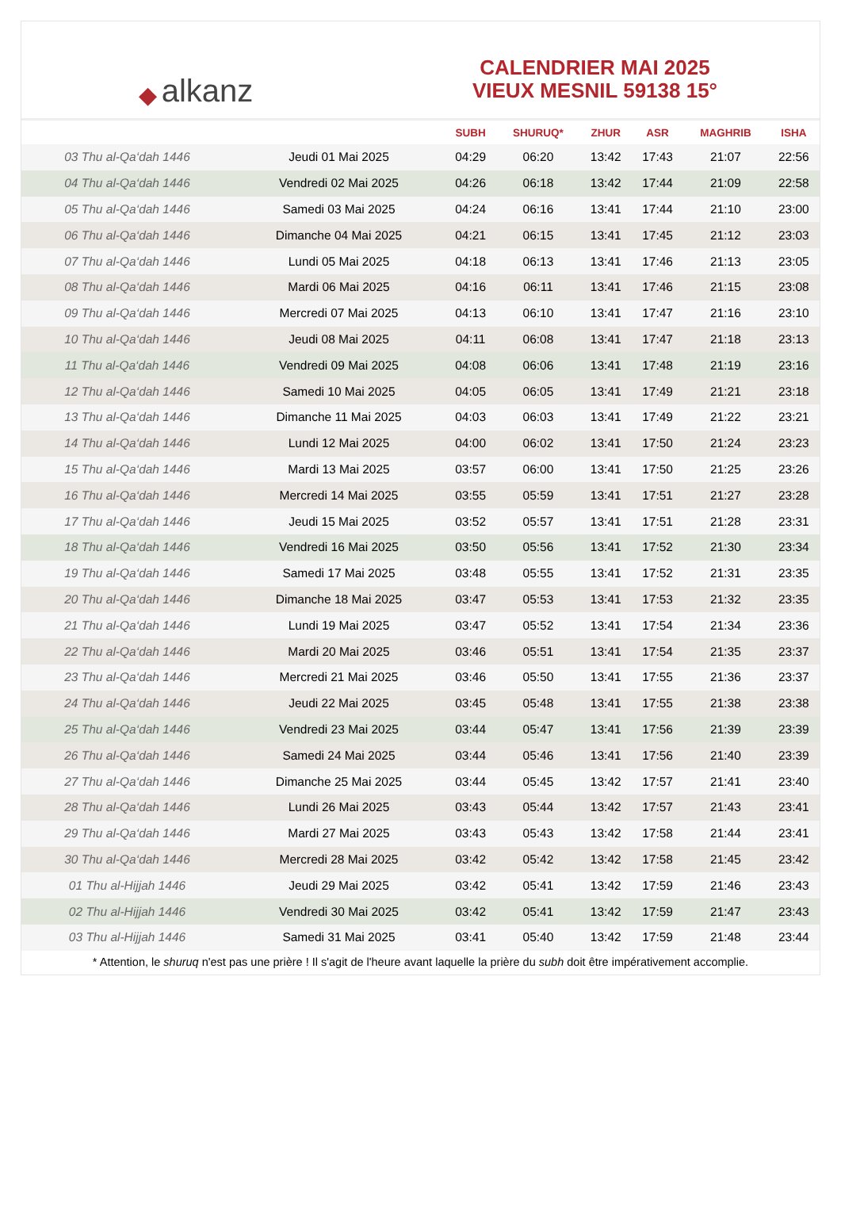◆ alkanz
CALENDRIER MAI 2025
VIEUX MESNIL 59138 15°
| | | SUBH | SHURUQ* | ZHUR | ASR | MAGHRIB | ISHA |
| --- | --- | --- | --- | --- | --- | --- | --- |
| 03 Thu al-Qa‘dah 1446 | Jeudi 01 Mai 2025 | 04:29 | 06:20 | 13:42 | 17:43 | 21:07 | 22:56 |
| 04 Thu al-Qa‘dah 1446 | Vendredi 02 Mai 2025 | 04:26 | 06:18 | 13:42 | 17:44 | 21:09 | 22:58 |
| 05 Thu al-Qa‘dah 1446 | Samedi 03 Mai 2025 | 04:24 | 06:16 | 13:41 | 17:44 | 21:10 | 23:00 |
| 06 Thu al-Qa‘dah 1446 | Dimanche 04 Mai 2025 | 04:21 | 06:15 | 13:41 | 17:45 | 21:12 | 23:03 |
| 07 Thu al-Qa‘dah 1446 | Lundi 05 Mai 2025 | 04:18 | 06:13 | 13:41 | 17:46 | 21:13 | 23:05 |
| 08 Thu al-Qa‘dah 1446 | Mardi 06 Mai 2025 | 04:16 | 06:11 | 13:41 | 17:46 | 21:15 | 23:08 |
| 09 Thu al-Qa‘dah 1446 | Mercredi 07 Mai 2025 | 04:13 | 06:10 | 13:41 | 17:47 | 21:16 | 23:10 |
| 10 Thu al-Qa‘dah 1446 | Jeudi 08 Mai 2025 | 04:11 | 06:08 | 13:41 | 17:47 | 21:18 | 23:13 |
| 11 Thu al-Qa‘dah 1446 | Vendredi 09 Mai 2025 | 04:08 | 06:06 | 13:41 | 17:48 | 21:19 | 23:16 |
| 12 Thu al-Qa‘dah 1446 | Samedi 10 Mai 2025 | 04:05 | 06:05 | 13:41 | 17:49 | 21:21 | 23:18 |
| 13 Thu al-Qa‘dah 1446 | Dimanche 11 Mai 2025 | 04:03 | 06:03 | 13:41 | 17:49 | 21:22 | 23:21 |
| 14 Thu al-Qa‘dah 1446 | Lundi 12 Mai 2025 | 04:00 | 06:02 | 13:41 | 17:50 | 21:24 | 23:23 |
| 15 Thu al-Qa‘dah 1446 | Mardi 13 Mai 2025 | 03:57 | 06:00 | 13:41 | 17:50 | 21:25 | 23:26 |
| 16 Thu al-Qa‘dah 1446 | Mercredi 14 Mai 2025 | 03:55 | 05:59 | 13:41 | 17:51 | 21:27 | 23:28 |
| 17 Thu al-Qa‘dah 1446 | Jeudi 15 Mai 2025 | 03:52 | 05:57 | 13:41 | 17:51 | 21:28 | 23:31 |
| 18 Thu al-Qa‘dah 1446 | Vendredi 16 Mai 2025 | 03:50 | 05:56 | 13:41 | 17:52 | 21:30 | 23:34 |
| 19 Thu al-Qa‘dah 1446 | Samedi 17 Mai 2025 | 03:48 | 05:55 | 13:41 | 17:52 | 21:31 | 23:35 |
| 20 Thu al-Qa‘dah 1446 | Dimanche 18 Mai 2025 | 03:47 | 05:53 | 13:41 | 17:53 | 21:32 | 23:35 |
| 21 Thu al-Qa‘dah 1446 | Lundi 19 Mai 2025 | 03:47 | 05:52 | 13:41 | 17:54 | 21:34 | 23:36 |
| 22 Thu al-Qa‘dah 1446 | Mardi 20 Mai 2025 | 03:46 | 05:51 | 13:41 | 17:54 | 21:35 | 23:37 |
| 23 Thu al-Qa‘dah 1446 | Mercredi 21 Mai 2025 | 03:46 | 05:50 | 13:41 | 17:55 | 21:36 | 23:37 |
| 24 Thu al-Qa‘dah 1446 | Jeudi 22 Mai 2025 | 03:45 | 05:48 | 13:41 | 17:55 | 21:38 | 23:38 |
| 25 Thu al-Qa‘dah 1446 | Vendredi 23 Mai 2025 | 03:44 | 05:47 | 13:41 | 17:56 | 21:39 | 23:39 |
| 26 Thu al-Qa‘dah 1446 | Samedi 24 Mai 2025 | 03:44 | 05:46 | 13:41 | 17:56 | 21:40 | 23:39 |
| 27 Thu al-Qa‘dah 1446 | Dimanche 25 Mai 2025 | 03:44 | 05:45 | 13:42 | 17:57 | 21:41 | 23:40 |
| 28 Thu al-Qa‘dah 1446 | Lundi 26 Mai 2025 | 03:43 | 05:44 | 13:42 | 17:57 | 21:43 | 23:41 |
| 29 Thu al-Qa‘dah 1446 | Mardi 27 Mai 2025 | 03:43 | 05:43 | 13:42 | 17:58 | 21:44 | 23:41 |
| 30 Thu al-Qa‘dah 1446 | Mercredi 28 Mai 2025 | 03:42 | 05:42 | 13:42 | 17:58 | 21:45 | 23:42 |
| 01 Thu al-Hijjah 1446 | Jeudi 29 Mai 2025 | 03:42 | 05:41 | 13:42 | 17:59 | 21:46 | 23:43 |
| 02 Thu al-Hijjah 1446 | Vendredi 30 Mai 2025 | 03:42 | 05:41 | 13:42 | 17:59 | 21:47 | 23:43 |
| 03 Thu al-Hijjah 1446 | Samedi 31 Mai 2025 | 03:41 | 05:40 | 13:42 | 17:59 | 21:48 | 23:44 |
* Attention, le shuruq n'est pas une prière ! Il s'agit de l'heure avant laquelle la prière du subh doit être impérativement accomplie.